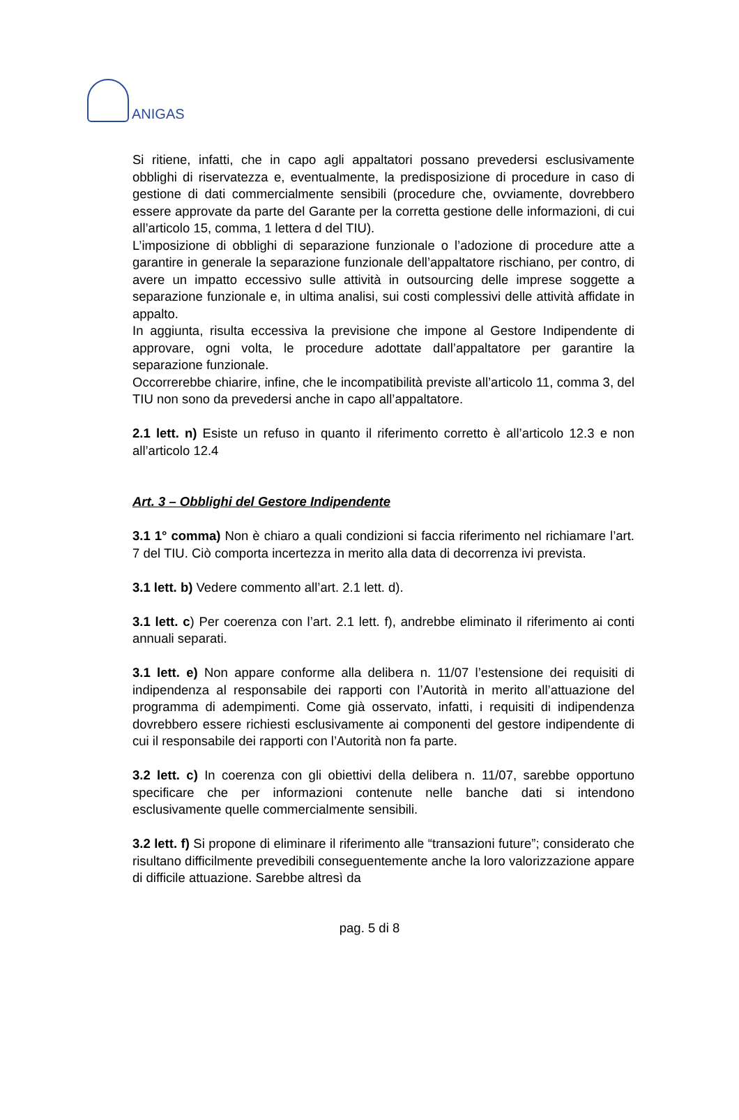ANIGAS
Si ritiene, infatti, che in capo agli appaltatori possano prevedersi esclusivamente obblighi di riservatezza e, eventualmente, la predisposizione di procedure in caso di gestione di dati commercialmente sensibili (procedure che, ovviamente, dovrebbero essere approvate da parte del Garante per la corretta gestione delle informazioni, di cui all’articolo 15, comma, 1 lettera d del TIU).
L’imposizione di obblighi di separazione funzionale o l’adozione di procedure atte a garantire in generale la separazione funzionale dell’appaltatore rischiano, per contro, di avere un impatto eccessivo sulle attività in outsourcing delle imprese soggette a separazione funzionale e, in ultima analisi, sui costi complessivi delle attività affidate in appalto.
In aggiunta, risulta eccessiva la previsione che impone al Gestore Indipendente di approvare, ogni volta, le procedure adottate dall’appaltatore per garantire la separazione funzionale.
Occorrerebbe chiarire, infine, che le incompatibilità previste all’articolo 11, comma 3, del TIU non sono da prevedersi anche in capo all’appaltatore.
2.1 lett. n) Esiste un refuso in quanto il riferimento corretto è all’articolo 12.3 e non all’articolo 12.4
Art. 3 – Obblighi del Gestore Indipendente
3.1 1° comma) Non è chiaro a quali condizioni si faccia riferimento nel richiamare l’art. 7 del TIU. Ciò comporta incertezza in merito alla data di decorrenza ivi prevista.
3.1 lett. b) Vedere commento all’art. 2.1 lett. d).
3.1 lett. c) Per coerenza con l’art. 2.1 lett. f), andrebbe eliminato il riferimento ai conti annuali separati.
3.1 lett. e) Non appare conforme alla delibera n. 11/07 l’estensione dei requisiti di indipendenza al responsabile dei rapporti con l’Autorità in merito all’attuazione del programma di adempimenti. Come già osservato, infatti, i requisiti di indipendenza dovrebbero essere richiesti esclusivamente ai componenti del gestore indipendente di cui il responsabile dei rapporti con l’Autorità non fa parte.
3.2 lett. c) In coerenza con gli obiettivi della delibera n. 11/07, sarebbe opportuno specificare che per informazioni contenute nelle banche dati si intendono esclusivamente quelle commercialmente sensibili.
3.2 lett. f) Si propone di eliminare il riferimento alle “transazioni future”; considerato che risultano difficilmente prevedibili conseguentemente anche la loro valorizzazione appare di difficile attuazione. Sarebbe altresì da
pag. 5 di 8